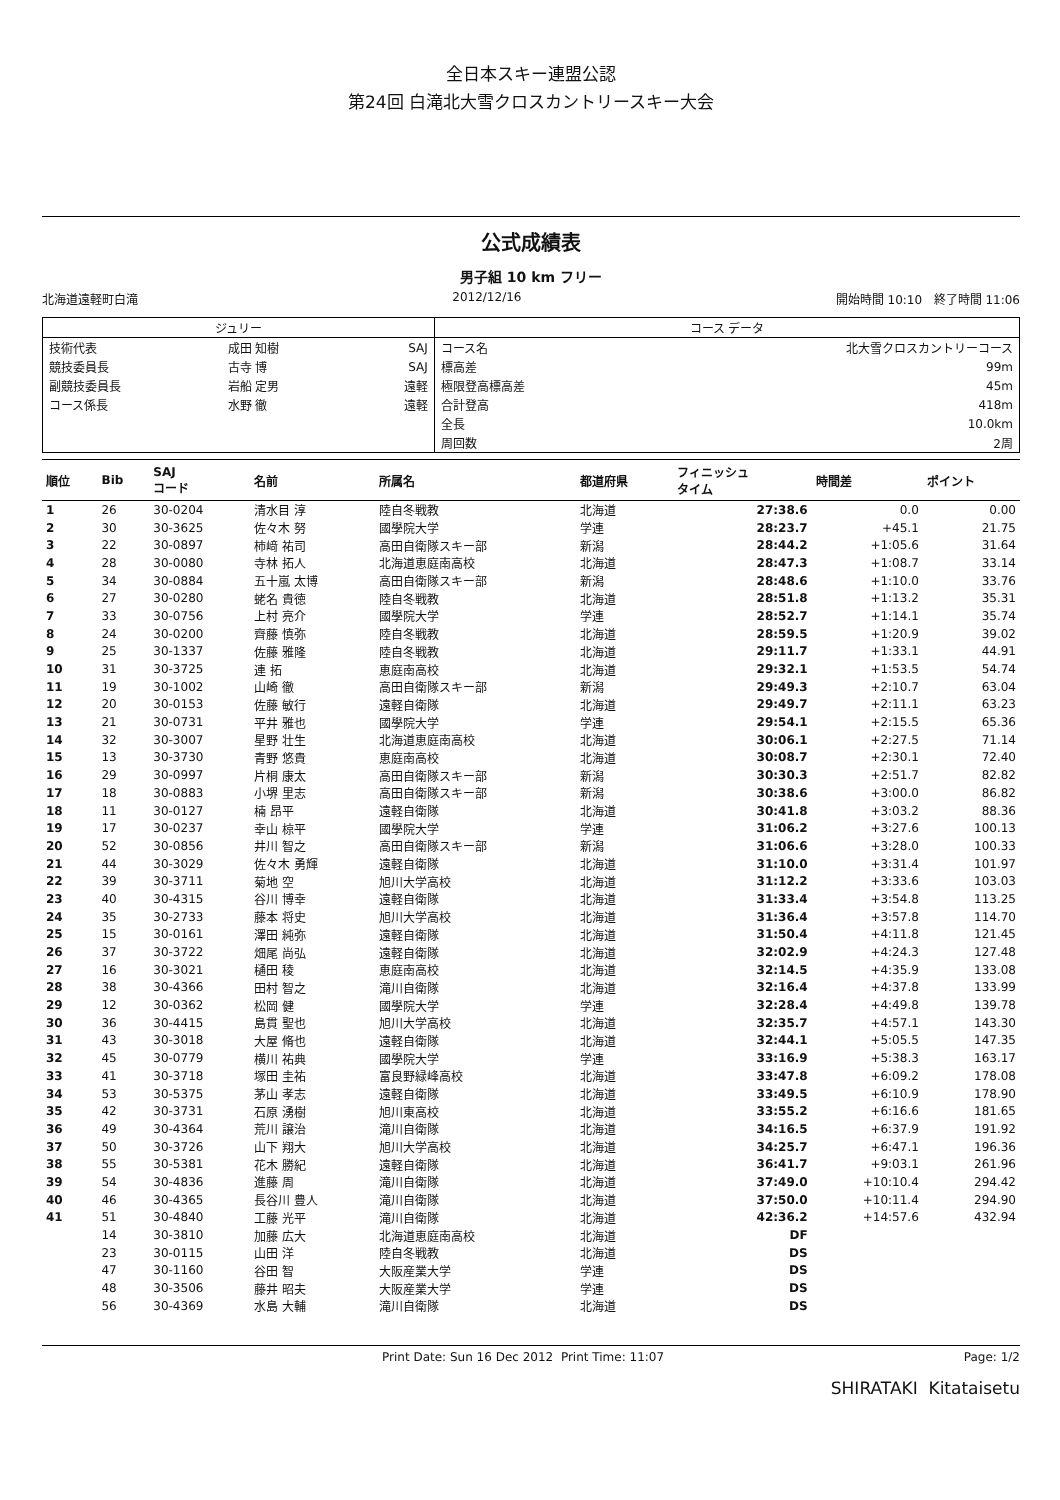全日本スキー連盟公認
第24回 白滝北大雪クロスカントリースキー大会
公式成績表
男子組 10 km フリー
北海道遠軽町白滝 2012/12/16 開始時間 10:10 終了時間 11:06
| ジュリー | | | コース データ | |
| --- | --- | --- | --- | --- |
| 技術代表 | 成田 知樹 | SAJ | コース名 | 北大雪クロスカントリーコース |
| 競技委員長 | 古寺 博 | SAJ | 標高差 | 99m |
| 副競技委員長 | 岩船 定男 | 遠軽 | 極限登高標高差 | 45m |
| コース係長 | 水野 徹 | 遠軽 | 合計登高 | 418m |
| | | | 全長 | 10.0km |
| | | | 周回数 | 2周 |
| 順位 | Bib | SAJ コード | 名前 | 所属名 | 都道府県 | フィニッシュ タイム | 時間差 | ポイント |
| --- | --- | --- | --- | --- | --- | --- | --- | --- |
| 1 | 26 | 30-0204 | 清水目 淳 | 陸自冬戦教 | 北海道 | 27:38.6 | 0.0 | 0.00 |
| 2 | 30 | 30-3625 | 佐々木 努 | 國學院大学 | 学連 | 28:23.7 | +45.1 | 21.75 |
| 3 | 22 | 30-0897 | 柿﨑 祐司 | 高田自衛隊スキー部 | 新潟 | 28:44.2 | +1:05.6 | 31.64 |
| 4 | 28 | 30-0080 | 寺林 拓人 | 北海道恵庭南高校 | 北海道 | 28:47.3 | +1:08.7 | 33.14 |
| 5 | 34 | 30-0884 | 五十嵐 太博 | 高田自衛隊スキー部 | 新潟 | 28:48.6 | +1:10.0 | 33.76 |
| 6 | 27 | 30-0280 | 蛯名 貴徳 | 陸自冬戦教 | 北海道 | 28:51.8 | +1:13.2 | 35.31 |
| 7 | 33 | 30-0756 | 上村 亮介 | 國學院大学 | 学連 | 28:52.7 | +1:14.1 | 35.74 |
| 8 | 24 | 30-0200 | 齊藤 慎弥 | 陸自冬戦教 | 北海道 | 28:59.5 | +1:20.9 | 39.02 |
| 9 | 25 | 30-1337 | 佐藤 雅隆 | 陸自冬戦教 | 北海道 | 29:11.7 | +1:33.1 | 44.91 |
| 10 | 31 | 30-3725 | 連 拓 | 恵庭南高校 | 北海道 | 29:32.1 | +1:53.5 | 54.74 |
| 11 | 19 | 30-1002 | 山崎 徹 | 高田自衛隊スキー部 | 新潟 | 29:49.3 | +2:10.7 | 63.04 |
| 12 | 20 | 30-0153 | 佐藤 敏行 | 遠軽自衛隊 | 北海道 | 29:49.7 | +2:11.1 | 63.23 |
| 13 | 21 | 30-0731 | 平井 雅也 | 國學院大学 | 学連 | 29:54.1 | +2:15.5 | 65.36 |
| 14 | 32 | 30-3007 | 星野 壮生 | 北海道恵庭南高校 | 北海道 | 30:06.1 | +2:27.5 | 71.14 |
| 15 | 13 | 30-3730 | 青野 悠貴 | 恵庭南高校 | 北海道 | 30:08.7 | +2:30.1 | 72.40 |
| 16 | 29 | 30-0997 | 片桐 康太 | 高田自衛隊スキー部 | 新潟 | 30:30.3 | +2:51.7 | 82.82 |
| 17 | 18 | 30-0883 | 小堺 里志 | 高田自衛隊スキー部 | 新潟 | 30:38.6 | +3:00.0 | 86.82 |
| 18 | 11 | 30-0127 | 楠 昂平 | 遠軽自衛隊 | 北海道 | 30:41.8 | +3:03.2 | 88.36 |
| 19 | 17 | 30-0237 | 幸山 椋平 | 國學院大学 | 学連 | 31:06.2 | +3:27.6 | 100.13 |
| 20 | 52 | 30-0856 | 井川 智之 | 高田自衛隊スキー部 | 新潟 | 31:06.6 | +3:28.0 | 100.33 |
| 21 | 44 | 30-3029 | 佐々木 勇輝 | 遠軽自衛隊 | 北海道 | 31:10.0 | +3:31.4 | 101.97 |
| 22 | 39 | 30-3711 | 菊地 空 | 旭川大学高校 | 北海道 | 31:12.2 | +3:33.6 | 103.03 |
| 23 | 40 | 30-4315 | 谷川 博幸 | 遠軽自衛隊 | 北海道 | 31:33.4 | +3:54.8 | 113.25 |
| 24 | 35 | 30-2733 | 藤本 将史 | 旭川大学高校 | 北海道 | 31:36.4 | +3:57.8 | 114.70 |
| 25 | 15 | 30-0161 | 澤田 純弥 | 遠軽自衛隊 | 北海道 | 31:50.4 | +4:11.8 | 121.45 |
| 26 | 37 | 30-3722 | 畑尾 尚弘 | 遠軽自衛隊 | 北海道 | 32:02.9 | +4:24.3 | 127.48 |
| 27 | 16 | 30-3021 | 樋田 稜 | 恵庭南高校 | 北海道 | 32:14.5 | +4:35.9 | 133.08 |
| 28 | 38 | 30-4366 | 田村 智之 | 滝川自衛隊 | 北海道 | 32:16.4 | +4:37.8 | 133.99 |
| 29 | 12 | 30-0362 | 松岡 健 | 國學院大学 | 学連 | 32:28.4 | +4:49.8 | 139.78 |
| 30 | 36 | 30-4415 | 島貫 聖也 | 旭川大学高校 | 北海道 | 32:35.7 | +4:57.1 | 143.30 |
| 31 | 43 | 30-3018 | 大屋 脩也 | 遠軽自衛隊 | 北海道 | 32:44.1 | +5:05.5 | 147.35 |
| 32 | 45 | 30-0779 | 横川 祐典 | 國學院大学 | 学連 | 33:16.9 | +5:38.3 | 163.17 |
| 33 | 41 | 30-3718 | 塚田 圭祐 | 富良野緑峰高校 | 北海道 | 33:47.8 | +6:09.2 | 178.08 |
| 34 | 53 | 30-5375 | 茅山 孝志 | 遠軽自衛隊 | 北海道 | 33:49.5 | +6:10.9 | 178.90 |
| 35 | 42 | 30-3731 | 石原 湧樹 | 旭川東高校 | 北海道 | 33:55.2 | +6:16.6 | 181.65 |
| 36 | 49 | 30-4364 | 荒川 譲治 | 滝川自衛隊 | 北海道 | 34:16.5 | +6:37.9 | 191.92 |
| 37 | 50 | 30-3726 | 山下 翔大 | 旭川大学高校 | 北海道 | 34:25.7 | +6:47.1 | 196.36 |
| 38 | 55 | 30-5381 | 花木 勝紀 | 遠軽自衛隊 | 北海道 | 36:41.7 | +9:03.1 | 261.96 |
| 39 | 54 | 30-4836 | 進藤 周 | 滝川自衛隊 | 北海道 | 37:49.0 | +10:10.4 | 294.42 |
| 40 | 46 | 30-4365 | 長谷川 豊人 | 滝川自衛隊 | 北海道 | 37:50.0 | +10:11.4 | 294.90 |
| 41 | 51 | 30-4840 | 工藤 光平 | 滝川自衛隊 | 北海道 | 42:36.2 | +14:57.6 | 432.94 |
| | 14 | 30-3810 | 加藤 広大 | 北海道恵庭南高校 | 北海道 | DF | | |
| | 23 | 30-0115 | 山田 洋 | 陸自冬戦教 | 北海道 | DS | | |
| | 47 | 30-1160 | 谷田 智 | 大阪産業大学 | 学連 | DS | | |
| | 48 | 30-3506 | 藤井 昭夫 | 大阪産業大学 | 学連 | DS | | |
| | 56 | 30-4369 | 水島 大輔 | 滝川自衛隊 | 北海道 | DS | | |
Print Date: Sun 16 Dec 2012 Print Time: 11:07 Page: 1/2
SHIRATAKI Kitataisetu